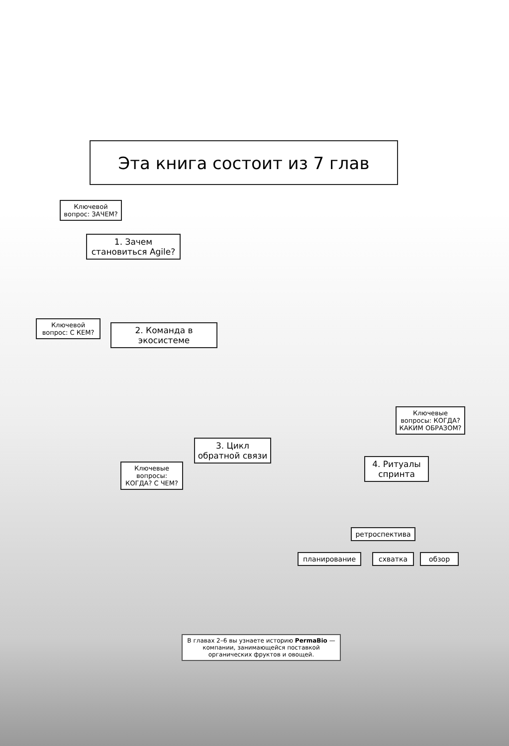Эта книга состоит из 7 глав
Ключевой вопрос: ЗАЧЕМ?
1. Зачем становиться Agile?
Ключевой вопрос: С КЕМ?
2. Команда в экосистеме
Ключевые вопросы: КОГДА? КАКИМ ОБРАЗОМ?
3. Цикл обратной связи
Ключевые вопросы: КОГДА? С ЧЕМ?
4. Ритуалы спринта
ретроспектива
планирование схватка обзор
В главах 2–6 вы узнаете историю PermaBio — компании, занимающейся поставкой органических фруктов и овощей.